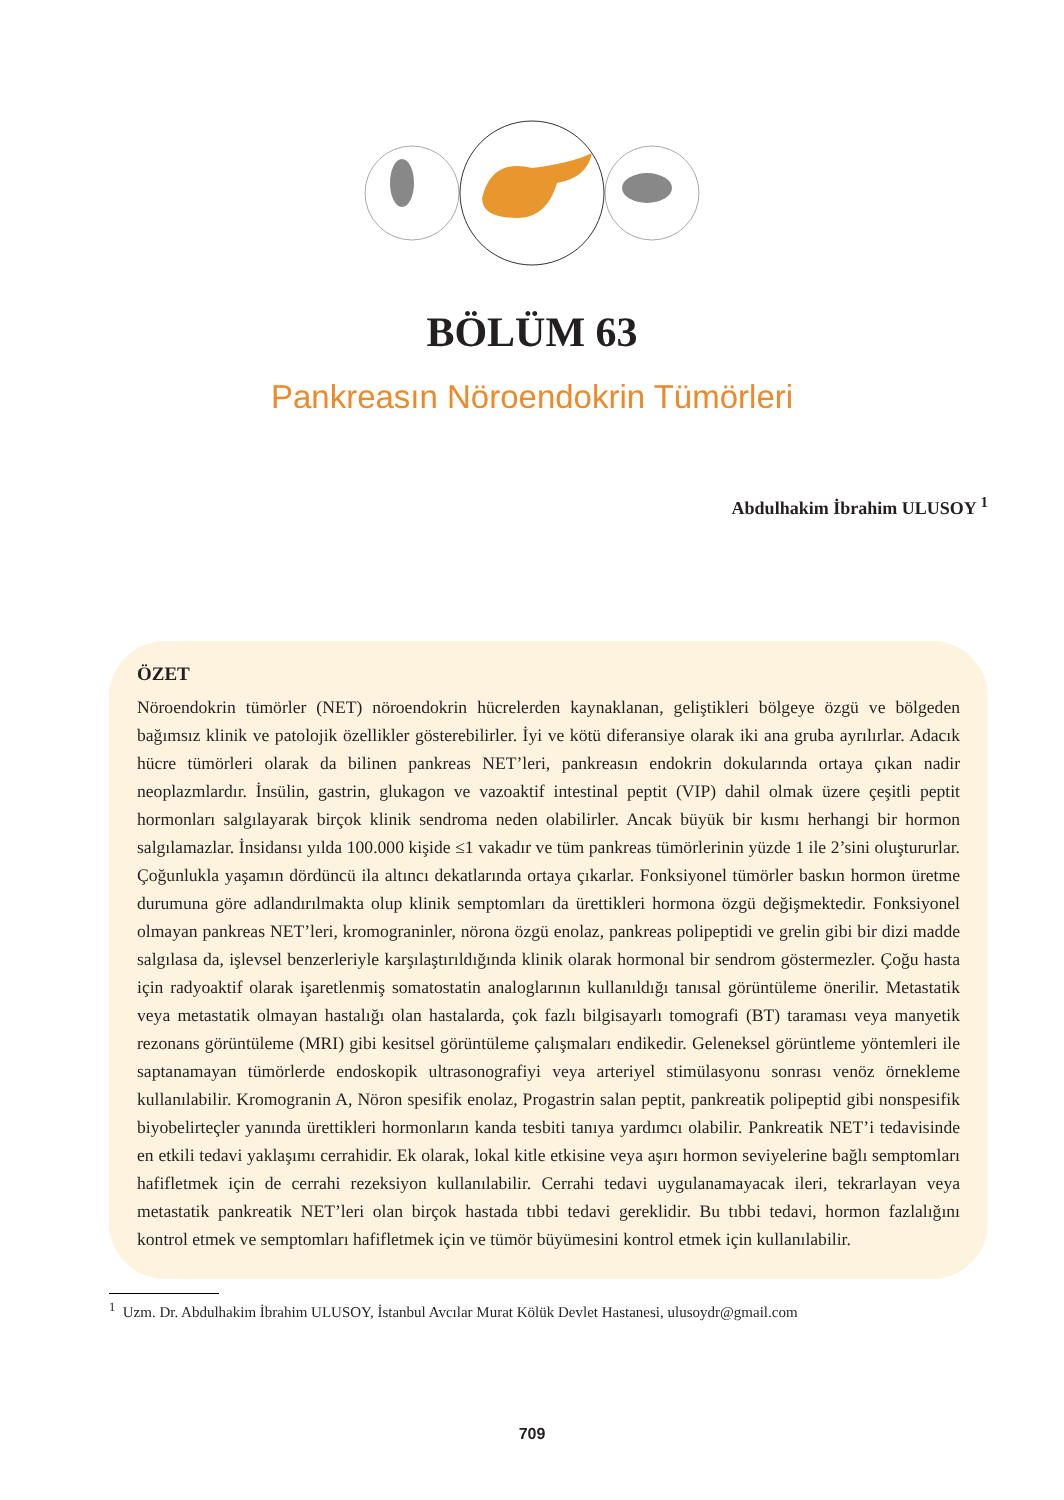BÖLÜM 63
Pankreasın Nöroendokrin Tümörleri
Abdulhakim İbrahim ULUSOY <sup>1</sup>
ÖZET
Nöroendokrin tümörler (NET) nöroendokrin hücrelerden kaynaklanan, geliştikleri bölgeye özgü ve bölgeden bağımsız klinik ve patolojik özellikler gösterebilirler. İyi ve kötü diferansiye olarak iki ana gruba ayrılırlar. Adacık hücre tümörleri olarak da bilinen pankreas NET’leri, pankreasın endokrin dokularında ortaya çıkan nadir neoplazmlardır. İnsülin, gastrin, glukagon ve vazoaktif intestinal peptit (VIP) dahil olmak üzere çeşitli peptit hormonları salgılayarak birçok klinik sendroma neden olabilirler. Ancak büyük bir kısmı herhangi bir hormon salgılamazlar. İnsidansı yılda 100.000 kişide ≤1 vakadır ve tüm pankreas tümörlerinin yüzde 1 ile 2’sini oluştururlar. Çoğunlukla yaşamın dördüncü ila altıncı dekatlarında ortaya çıkarlar. Fonksiyonel tümörler baskın hormon üretme durumuna göre adlandırılmakta olup klinik semptomları da ürettikleri hormona özgü değişmektedir. Fonksiyonel olmayan pankreas NET’leri, kromograninler, nörona özgü enolaz, pankreas polipeptidi ve grelin gibi bir dizi madde salgılasa da, işlevsel benzerleriyle karşılaştırıldığında klinik olarak hormonal bir sendrom göstermezler. Çoğu hasta için radyoaktif olarak işaretlenmiş somatostatin analoglarının kullanıldığı tanısal görüntüleme önerilir. Metastatik veya metastatik olmayan hastalığı olan hastalarda, çok fazlı bilgisayarlı tomografi (BT) taraması veya manyetik rezonans görüntüleme (MRI) gibi kesitsel görüntüleme çalışmaları endikedir. Geleneksel görüntleme yöntemleri ile saptanamayan tümörlerde endoskopik ultrasonografiyi veya arteriyel stimülasyonu sonrası venöz örnekleme kullanılabilir. Kromogranin A, Nöron spesifik enolaz, Progastrin salan peptit, pankreatik polipeptid gibi nonspesifik biyobelirteçler yanında ürettikleri hormonların kanda tesbiti tanıya yardımcı olabilir. Pankreatik NET’i tedavisinde en etkili tedavi yaklaşımı cerrahidir. Ek olarak, lokal kitle etkisine veya aşırı hormon seviyelerine bağlı semptomları hafifletmek için de cerrahi rezeksiyon kullanılabilir. Cerrahi tedavi uygulanamayacak ileri, tekrarlayan veya metastatik pankreatik NET’leri olan birçok hastada tıbbi tedavi gereklidir. Bu tıbbi tedavi, hormon fazlalığını kontrol etmek ve semptomları hafifletmek için ve tümör büyümesini kontrol etmek için kullanılabilir.
<sup>1</sup> Uzm. Dr. Abdulhakim İbrahim ULUSOY, İstanbul Avcılar Murat Kölük Devlet Hastanesi, ulusoydr@gmail.com
709